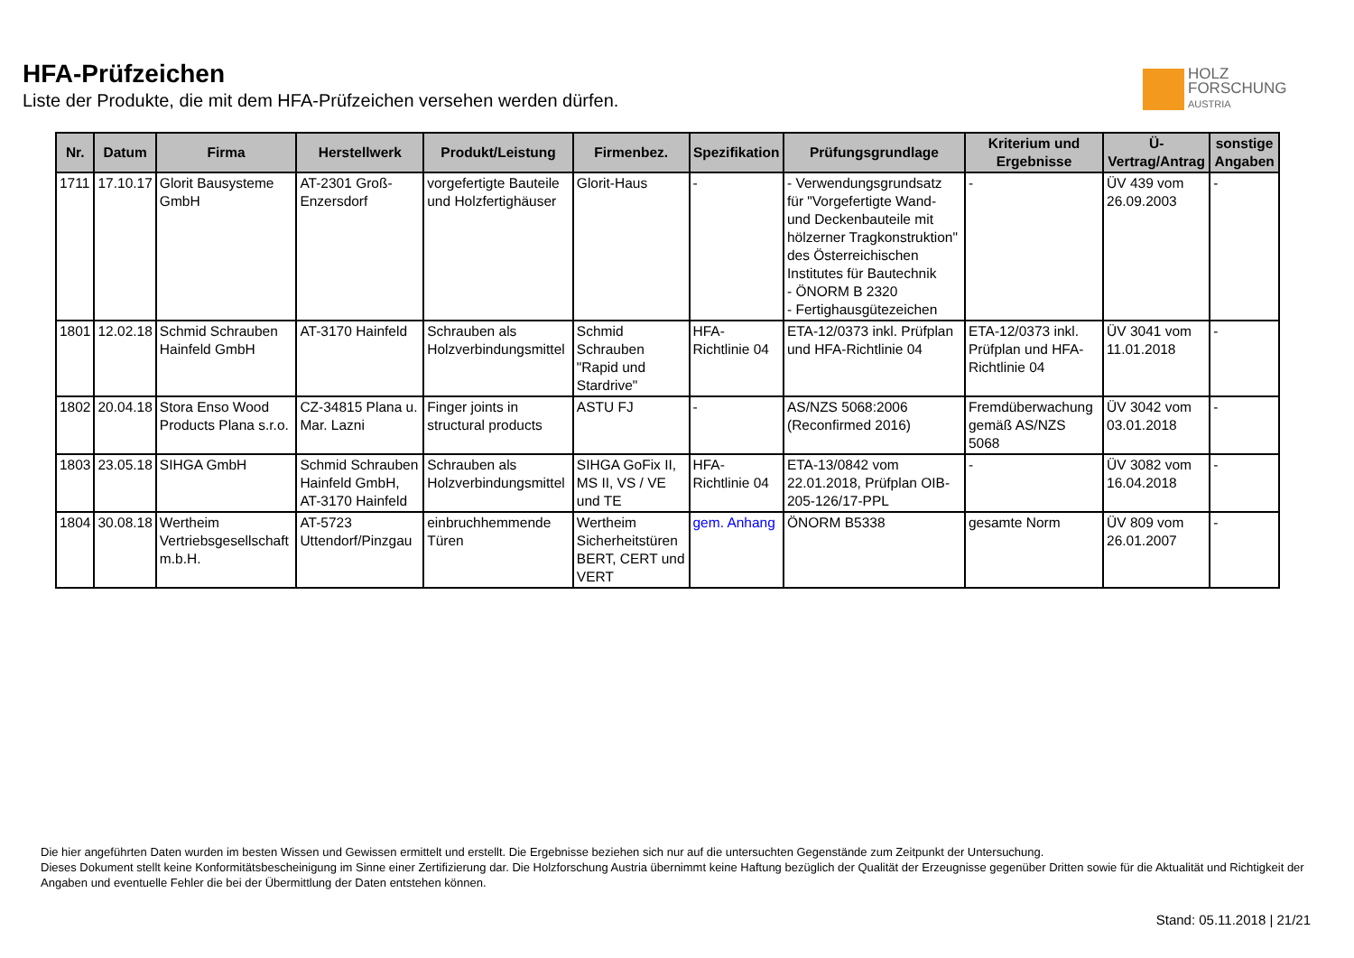HFA-Prüfzeichen
Liste der Produkte, die mit dem HFA-Prüfzeichen versehen werden dürfen.
HOLZ
FORSCHUNG
AUSTRIA
| Nr. | Datum | Firma | Herstellwerk | Produkt/Leistung | Firmenbez. | Spezifikation | Prüfungsgrundlage | Kriterium und Ergebnisse | Ü-Vertrag/Antrag | sonstige Angaben |
| --- | --- | --- | --- | --- | --- | --- | --- | --- | --- | --- |
| 1711 | 17.10.17 | Glorit Bausysteme GmbH | AT-2301 Groß-Enzersdorf | vorgefertigte Bauteile und Holzfertighäuser | Glorit-Haus | - | - Verwendungsgrundsatz für "Vorgefertigte Wand- und Deckenbauteile mit hölzerner Tragkonstruktion" des Österreichischen Institutes für Bautechnik - ÖNORM B 2320 - Fertighausgütezeichen | - | ÜV 439 vom 26.09.2003 | - |
| 1801 | 12.02.18 | Schmid Schrauben Hainfeld GmbH | AT-3170 Hainfeld | Schrauben als Holzverbindungsmittel | Schmid Schrauben "Rapid und Stardrive" | HFA-Richtlinie 04 | ETA-12/0373 inkl. Prüfplan und HFA-Richtlinie 04 | ETA-12/0373 inkl. Prüfplan und HFA-Richtlinie 04 | ÜV 3041 vom 11.01.2018 | - |
| 1802 | 20.04.18 | Stora Enso Wood Products Plana s.r.o. | CZ-34815 Plana u. Mar. Lazni | Finger joints in structural products | ASTU FJ | - | AS/NZS 5068:2006 (Reconfirmed 2016) | Fremdüberwachung gemäß AS/NZS 5068 | ÜV 3042 vom 03.01.2018 | - |
| 1803 | 23.05.18 | SIHGA GmbH | Schmid Schrauben Hainfeld GmbH, AT-3170 Hainfeld | Schrauben als Holzverbindungsmittel | SIHGA GoFix II, MS II, VS / VE und TE | HFA-Richtlinie 04 | ETA-13/0842 vom 22.01.2018, Prüfplan OIB-205-126/17-PPL | - | ÜV 3082 vom 16.04.2018 | - |
| 1804 | 30.08.18 | Wertheim Vertriebsgesellschaft m.b.H. | AT-5723 Uttendorf/Pinzgau | einbruchhemmende Türen | Wertheim Sicherheitstüren BERT, CERT und VERT | gem. Anhang | ÖNORM B5338 | gesamte Norm | ÜV 809 vom 26.01.2007 | - |
Die hier angeführten Daten wurden im besten Wissen und Gewissen ermittelt und erstellt. Die Ergebnisse beziehen sich nur auf die untersuchten Gegenstände zum Zeitpunkt der Untersuchung.
Dieses Dokument stellt keine Konformitätsbescheinigung im Sinne einer Zertifizierung dar. Die Holzforschung Austria übernimmt keine Haftung bezüglich der Qualität der Erzeugnisse gegenüber Dritten sowie für die Aktualität und Richtigkeit der Angaben und eventuelle Fehler die bei der Übermittlung der Daten entstehen können.
Stand: 05.11.2018 | 21/21